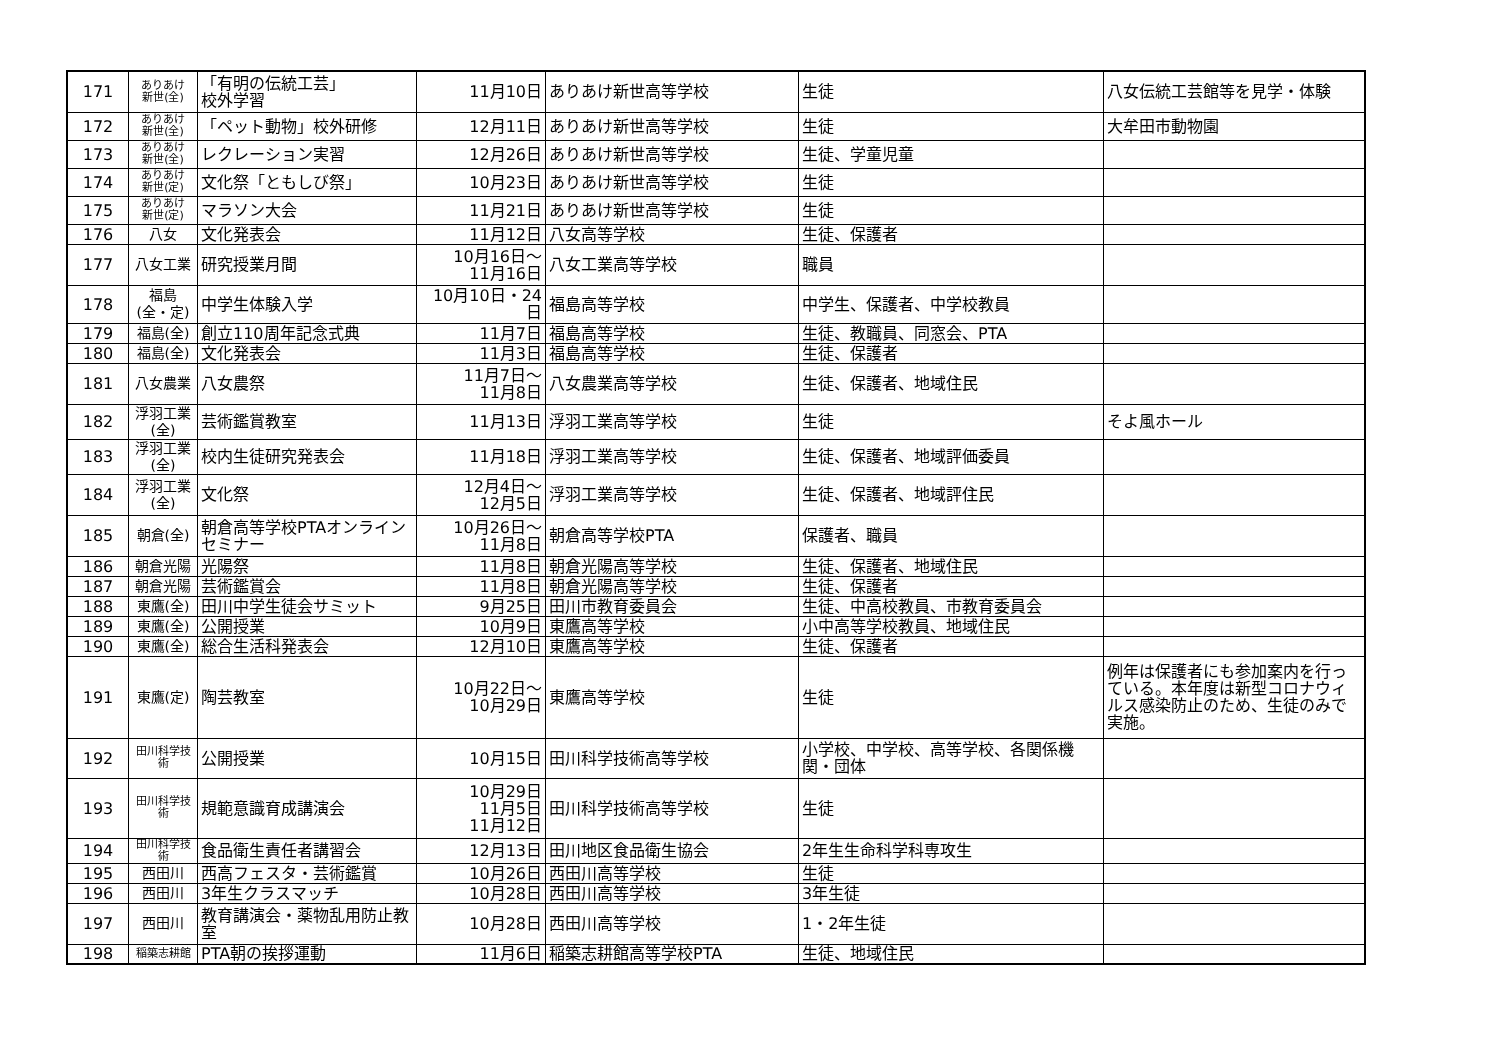| 171 | ありあけ 新世(全) | 「有明の伝統工芸」 校外学習 | 11月10日 | ありあけ新世高等学校 | 生徒 | 八女伝統工芸館等を見学・体験 |
| 172 | ありあけ 新世(全) | 「ペット動物」校外研修 | 12月11日 | ありあけ新世高等学校 | 生徒 | 大牟田市動物園 |
| 173 | ありあけ 新世(全) | レクレーション実習 | 12月26日 | ありあけ新世高等学校 | 生徒、学童児童 | |
| 174 | ありあけ 新世(定) | 文化祭「ともしび祭」 | 10月23日 | ありあけ新世高等学校 | 生徒 | |
| 175 | ありあけ 新世(定) | マラソン大会 | 11月21日 | ありあけ新世高等学校 | 生徒 | |
| 176 | 八女 | 文化発表会 | 11月12日 | 八女高等学校 | 生徒、保護者 | |
| 177 | 八女工業 | 研究授業月間 | 10月16日～ 11月16日 | 八女工業高等学校 | 職員 | |
| 178 | 福島 (全・定) | 中学生体験入学 | 10月10日・24日 | 福島高等学校 | 中学生、保護者、中学校教員 | |
| 179 | 福島(全) | 創立110周年記念式典 | 11月7日 | 福島高等学校 | 生徒、教職員、同窓会、PTA | |
| 180 | 福島(全) | 文化発表会 | 11月3日 | 福島高等学校 | 生徒、保護者 | |
| 181 | 八女農業 | 八女農祭 | 11月7日～ 11月8日 | 八女農業高等学校 | 生徒、保護者、地域住民 | |
| 182 | 浮羽工業 (全) | 芸術鑑賞教室 | 11月13日 | 浮羽工業高等学校 | 生徒 | そよ風ホール |
| 183 | 浮羽工業 (全) | 校内生徒研究発表会 | 11月18日 | 浮羽工業高等学校 | 生徒、保護者、地域評価委員 | |
| 184 | 浮羽工業 (全) | 文化祭 | 12月4日～ 12月5日 | 浮羽工業高等学校 | 生徒、保護者、地域評住民 | |
| 185 | 朝倉(全) | 朝倉高等学校PTAオンラインセミナー | 10月26日～ 11月8日 | 朝倉高等学校PTA | 保護者、職員 | |
| 186 | 朝倉光陽 | 光陽祭 | 11月8日 | 朝倉光陽高等学校 | 生徒、保護者、地域住民 | |
| 187 | 朝倉光陽 | 芸術鑑賞会 | 11月8日 | 朝倉光陽高等学校 | 生徒、保護者 | |
| 188 | 東鷹(全) | 田川中学生徒会サミット | 9月25日 | 田川市教育委員会 | 生徒、中高校教員、市教育委員会 | |
| 189 | 東鷹(全) | 公開授業 | 10月9日 | 東鷹高等学校 | 小中高等学校教員、地域住民 | |
| 190 | 東鷹(全) | 総合生活科発表会 | 12月10日 | 東鷹高等学校 | 生徒、保護者 | |
| 191 | 東鷹(定) | 陶芸教室 | 10月22日～ 10月29日 | 東鷹高等学校 | 生徒 | 例年は保護者にも参加案内を行っている。本年度は新型コロナウィルス感染防止のため、生徒のみで実施。 |
| 192 | 田川科学技術 | 公開授業 | 10月15日 | 田川科学技術高等学校 | 小学校、中学校、高等学校、各関係機関・団体 | |
| 193 | 田川科学技術 | 規範意識育成講演会 | 10月29日 11月5日 11月12日 | 田川科学技術高等学校 | 生徒 | |
| 194 | 田川科学技術 | 食品衛生責任者講習会 | 12月13日 | 田川地区食品衛生協会 | 2年生生命科学科専攻生 | |
| 195 | 西田川 | 西高フェスタ・芸術鑑賞 | 10月26日 | 西田川高等学校 | 生徒 | |
| 196 | 西田川 | 3年生クラスマッチ | 10月28日 | 西田川高等学校 | 3年生徒 | |
| 197 | 西田川 | 教育講演会・薬物乱用防止教室 | 10月28日 | 西田川高等学校 | 1・2年生徒 | |
| 198 | 稲築志耕館 | PTA朝の挨拶運動 | 11月6日 | 稲築志耕館高等学校PTA | 生徒、地域住民 | |